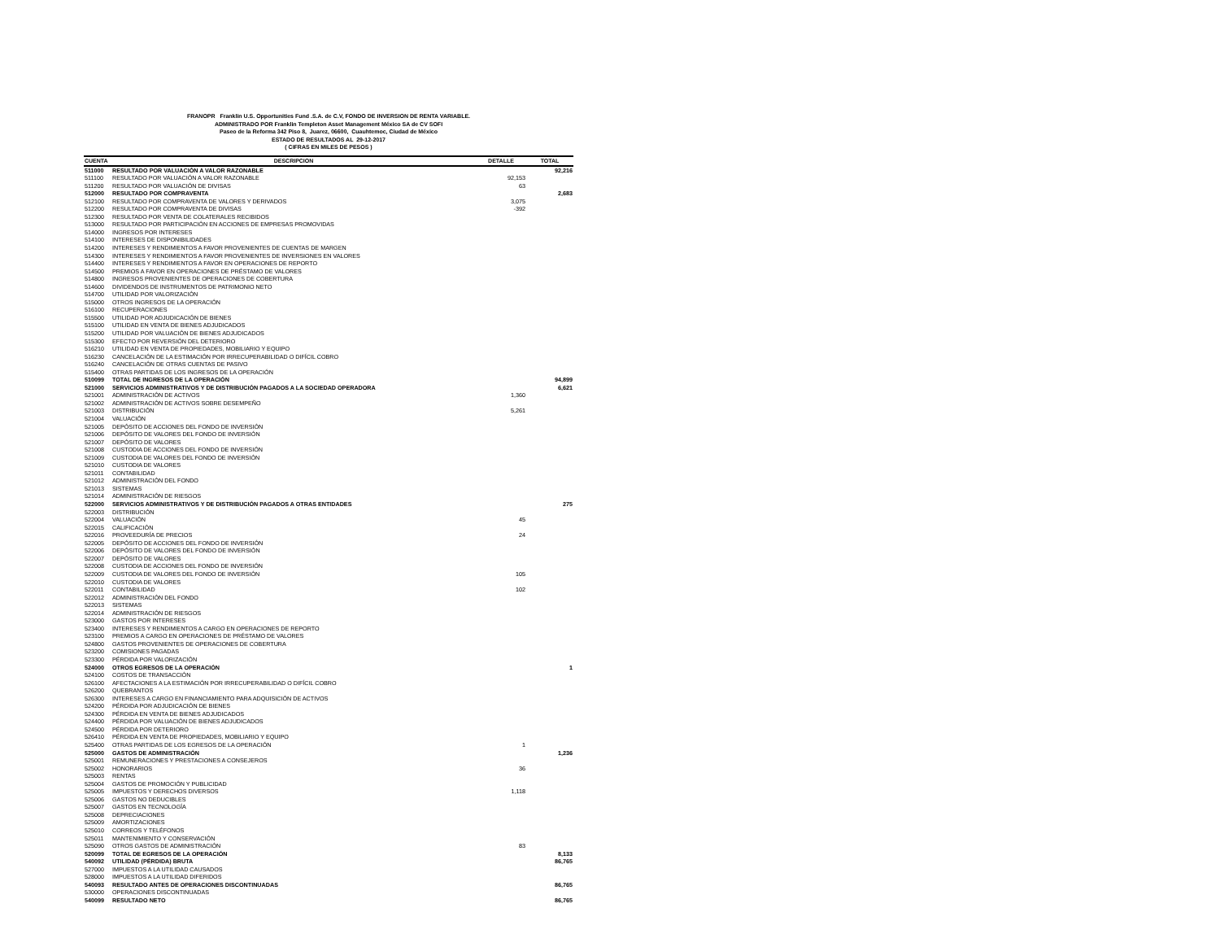FRANOPR Franklin U.S. Opportunities Fund .S.A. de C.V, FONDO DE INVERSION DE RENTA VARIABLE.
ADMINISTRADO POR Franklin Templeton Asset Management México SA de CV SOFI
Paseo de la Reforma 342 Piso 8, Juarez, 06600, Cuauhtemoc, Ciudad de México
ESTADO DE RESULTADOS AL 29-12-2017
( CIFRAS EN MILES DE PESOS )
| CUENTA | DESCRIPCION | DETALLE | TOTAL |
| --- | --- | --- | --- |
| 511000 | RESULTADO POR VALUACIÓN A VALOR RAZONABLE | | 92,216 |
| 511100 | RESULTADO POR VALUACIÓN A VALOR RAZONABLE | 92,153 | |
| 511200 | RESULTADO POR VALUACIÓN DE DIVISAS | 63 | |
| 512000 | RESULTADO POR COMPRAVENTA | | 2,683 |
| 512100 | RESULTADO POR COMPRAVENTA DE VALORES Y DERIVADOS | 3,075 | |
| 512200 | RESULTADO POR COMPRAVENTA DE DIVISAS | -392 | |
| 512300 | RESULTADO POR VENTA DE COLATERALES RECIBIDOS | | |
| 513000 | RESULTADO POR PARTICIPACIÓN EN ACCIONES DE EMPRESAS PROMOVIDAS | | |
| 514000 | INGRESOS POR INTERESES | | |
| 514100 | INTERESES DE DISPONIBILIDADES | | |
| 514200 | INTERESES Y RENDIMIENTOS A FAVOR PROVENIENTES DE CUENTAS DE MARGEN | | |
| 514300 | INTERESES Y RENDIMIENTOS A FAVOR PROVENIENTES DE INVERSIONES EN VALORES | | |
| 514400 | INTERESES Y RENDIMIENTOS A FAVOR EN OPERACIONES DE REPORTO | | |
| 514500 | PREMIOS A FAVOR EN OPERACIONES DE PRÉSTAMO DE VALORES | | |
| 514800 | INGRESOS PROVENIENTES DE OPERACIONES DE COBERTURA | | |
| 514600 | DIVIDENDOS DE INSTRUMENTOS DE PATRIMONIO NETO | | |
| 514700 | UTILIDAD POR VALORIZACIÓN | | |
| 515000 | OTROS INGRESOS DE LA OPERACIÓN | | |
| 516100 | RECUPERACIONES | | |
| 515500 | UTILIDAD POR ADJUDICACIÓN DE BIENES | | |
| 515100 | UTILIDAD EN VENTA DE BIENES ADJUDICADOS | | |
| 515200 | UTILIDAD POR VALUACIÓN DE BIENES ADJUDICADOS | | |
| 515300 | EFECTO POR REVERSIÓN DEL DETERIORO | | |
| 516210 | UTILIDAD EN VENTA DE PROPIEDADES, MOBILIARIO Y EQUIPO | | |
| 516230 | CANCELACIÓN DE LA ESTIMACIÓN POR IRRECUPERABILIDAD O DIFÍCIL COBRO | | |
| 516240 | CANCELACIÓN DE OTRAS CUENTAS DE PASIVO | | |
| 515400 | OTRAS PARTIDAS DE LOS INGRESOS DE LA OPERACIÓN | | |
| 510099 | TOTAL DE INGRESOS DE LA OPERACIÓN | | 94,899 |
| 521000 | SERVICIOS ADMINISTRATIVOS Y DE DISTRIBUCIÓN PAGADOS A LA SOCIEDAD OPERADORA | | 6,621 |
| 521001 | ADMINISTRACIÓN DE ACTIVOS | 1,360 | |
| 521002 | ADMINISTRACIÓN DE ACTIVOS SOBRE DESEMPEÑO | | |
| 521003 | DISTRIBUCIÓN | 5,261 | |
| 521004 | VALUACIÓN | | |
| 521005 | DEPÓSITO DE ACCIONES DEL FONDO DE INVERSIÓN | | |
| 521006 | DEPÓSITO DE VALORES DEL FONDO DE INVERSIÓN | | |
| 521007 | DEPÓSITO DE VALORES | | |
| 521008 | CUSTODIA DE ACCIONES DEL FONDO DE INVERSIÓN | | |
| 521009 | CUSTODIA DE VALORES DEL FONDO DE INVERSIÓN | | |
| 521010 | CUSTODIA DE VALORES | | |
| 521011 | CONTABILIDAD | | |
| 521012 | ADMINISTRACIÓN DEL FONDO | | |
| 521013 | SISTEMAS | | |
| 521014 | ADMINISTRACIÓN DE RIESGOS | | |
| 522000 | SERVICIOS ADMINISTRATIVOS Y DE DISTRIBUCIÓN PAGADOS A OTRAS ENTIDADES | | 275 |
| 522003 | DISTRIBUCIÓN | | |
| 522004 | VALUACIÓN | 45 | |
| 522015 | CALIFICACIÓN | | |
| 522016 | PROVEEDURÍA DE PRECIOS | 24 | |
| 522005 | DEPÓSITO DE ACCIONES DEL FONDO DE INVERSIÓN | | |
| 522006 | DEPÓSITO DE VALORES DEL FONDO DE INVERSIÓN | | |
| 522007 | DEPÓSITO DE VALORES | | |
| 522008 | CUSTODIA DE ACCIONES DEL FONDO DE INVERSIÓN | | |
| 522009 | CUSTODIA DE VALORES DEL FONDO DE INVERSIÓN | 105 | |
| 522010 | CUSTODIA DE VALORES | | |
| 522011 | CONTABILIDAD | 102 | |
| 522012 | ADMINISTRACIÓN DEL FONDO | | |
| 522013 | SISTEMAS | | |
| 522014 | ADMINISTRACIÓN DE RIESGOS | | |
| 523000 | GASTOS POR INTERESES | | |
| 523400 | INTERESES Y RENDIMIENTOS A CARGO EN OPERACIONES DE REPORTO | | |
| 523100 | PREMIOS A CARGO EN OPERACIONES DE PRÉSTAMO DE VALORES | | |
| 524800 | GASTOS PROVENIENTES DE OPERACIONES DE COBERTURA | | |
| 523200 | COMISIONES PAGADAS | | |
| 523300 | PÉRDIDA POR VALORIZACIÓN | | |
| 524000 | OTROS EGRESOS DE LA OPERACIÓN | | 1 |
| 524100 | COSTOS DE TRANSACCIÓN | | |
| 526100 | AFECTACIONES A LA ESTIMACIÓN POR IRRECUPERABILIDAD O DIFÍCIL COBRO | | |
| 526200 | QUEBRANTOS | | |
| 526300 | INTERESES A CARGO EN FINANCIAMIENTO PARA ADQUISICIÓN DE ACTIVOS | | |
| 524200 | PÉRDIDA POR ADJUDICACIÓN DE BIENES | | |
| 524300 | PÉRDIDA EN VENTA DE BIENES ADJUDICADOS | | |
| 524400 | PÉRDIDA POR VALUACIÓN DE BIENES ADJUDICADOS | | |
| 524500 | PÉRDIDA POR DETERIORO | | |
| 526410 | PÉRDIDA EN VENTA DE PROPIEDADES, MOBILIARIO Y EQUIPO | | |
| 525400 | OTRAS PARTIDAS DE LOS EGRESOS DE LA OPERACIÓN | 1 | |
| 525000 | GASTOS DE ADMINISTRACIÓN | | 1,236 |
| 525001 | REMUNERACIONES Y PRESTACIONES A CONSEJEROS | | |
| 525002 | HONORARIOS | 36 | |
| 525003 | RENTAS | | |
| 525004 | GASTOS DE PROMOCIÓN Y PUBLICIDAD | | |
| 525005 | IMPUESTOS Y DERECHOS DIVERSOS | 1,118 | |
| 525006 | GASTOS NO DEDUCIBLES | | |
| 525007 | GASTOS EN TECNOLOGÍA | | |
| 525008 | DEPRECIACIONES | | |
| 525009 | AMORTIZACIONES | | |
| 525010 | CORREOS Y TELÉFONOS | | |
| 525011 | MANTENIMIENTO Y CONSERVACIÓN | | |
| 525090 | OTROS GASTOS DE ADMINISTRACIÓN | 83 | |
| 520099 | TOTAL DE EGRESOS DE LA OPERACIÓN | | 8,133 |
| 540092 | UTILIDAD (PÉRDIDA) BRUTA | | 86,765 |
| 527000 | IMPUESTOS A LA UTILIDAD CAUSADOS | | |
| 528000 | IMPUESTOS A LA UTILIDAD DIFERIDOS | | |
| 540093 | RESULTADO ANTES DE OPERACIONES DISCONTINUADAS | | 86,765 |
| 530000 | OPERACIONES DISCONTINUADAS | | |
| 540099 | RESULTADO NETO | | 86,765 |